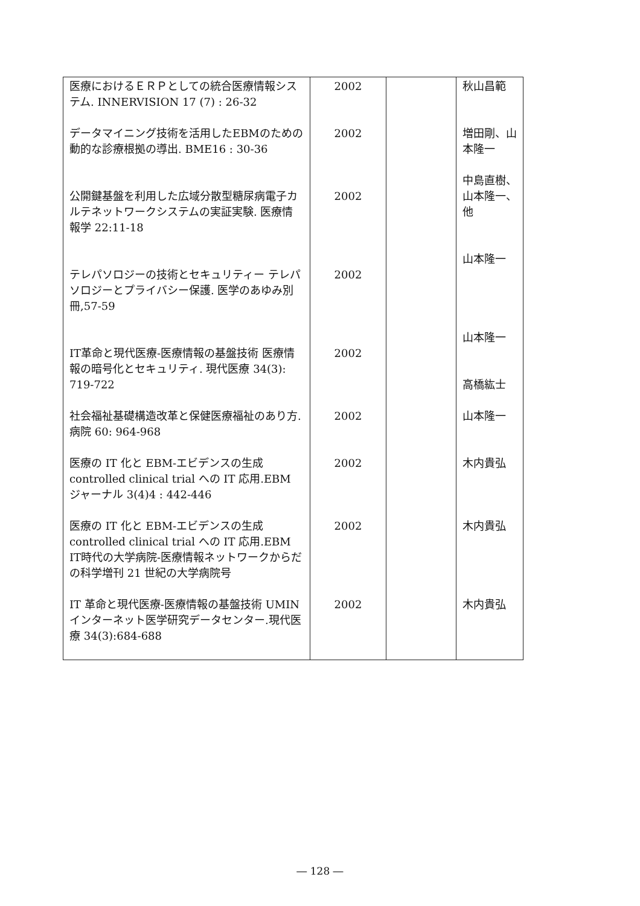| 医療におけるＥＲＰとしての統合医療情報システム. INNERVISION 17 (7) : 26-32 | 2002 | | 秋山昌範 |
| データマイニング技術を活用したEBMのための動的な診療根拠の導出. BME16 : 30-36 | 2002 | | 増田剛、山本隆一 |
| 公開鍵基盤を利用した広域分散型糖尿病電子カルテネットワークシステムの実証実験. 医療情報学 22:11-18 | 2002 | | 中島直樹、山本隆一、他 |
| テレパソロジーの技術とセキュリティー テレパソロジーとプライバシー保護. 医学のあゆみ別冊,57-59 | 2002 | | 山本隆一 |
| IT革命と現代医療-医療情報の基盤技術 医療情報の暗号化とセキュリティ. 現代医療 34(3): 719-722 | 2002 | | 山本隆一 高橋紘士 |
| 社会福祉基礎構造改革と保健医療福祉のあり方. 病院 60: 964-968 | 2002 | | 山本隆一 |
| 医療の IT 化と EBM-エビデンスの生成 controlled clinical trial への IT 応用.EBM ジャーナル 3(4)4 : 442-446 | 2002 | | 木内貴弘 |
| 医療の IT 化と EBM-エビデンスの生成 controlled clinical trial への IT 応用.EBM IT時代の大学病院-医療情報ネットワークからだの科学増刊 21 世紀の大学病院号 | 2002 | | 木内貴弘 |
| IT 革命と現代医療-医療情報の基盤技術 UMIN インターネット医学研究データセンター.現代医療 34(3):684-688 | 2002 | | 木内貴弘 |
― 128 ―